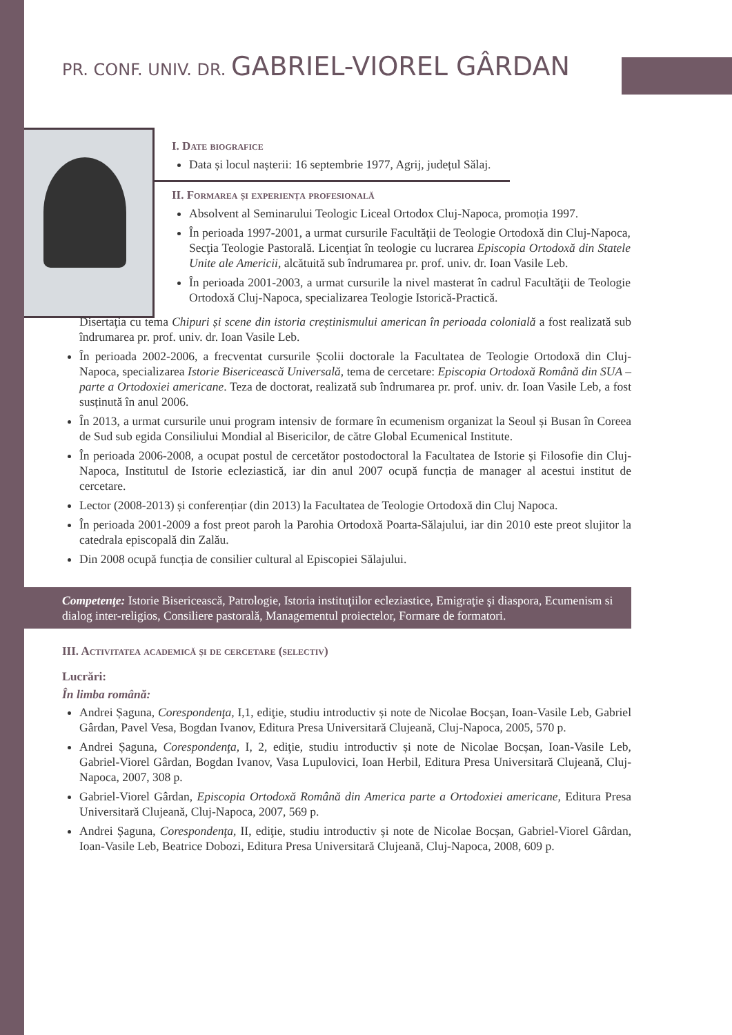PR. CONF. UNIV. DR. GABRIEL-VIOREL GÂRDAN
I. Date biografice
Data și locul nașterii: 16 septembrie 1977, Agrij, județul Sălaj.
II. Formarea și experiența profesională
Absolvent al Seminarului Teologic Liceal Ortodox Cluj-Napoca, promoția 1997.
În perioada 1997-2001, a urmat cursurile Facultăţii de Teologie Ortodoxă din Cluj-Napoca, Secţia Teologie Pastorală. Licenţiat în teologie cu lucrarea Episcopia Ortodoxă din Statele Unite ale Americii, alcătuită sub îndrumarea pr. prof. univ. dr. Ioan Vasile Leb.
În perioada 2001-2003, a urmat cursurile la nivel masterat în cadrul Facultăţii de Teologie Ortodoxă Cluj-Napoca, specializarea Teologie Istorică-Practică.
Disertaţia cu tema Chipuri și scene din istoria creștinismului american în perioada colonială a fost realizată sub îndrumarea pr. prof. univ. dr. Ioan Vasile Leb.
În perioada 2002-2006, a frecventat cursurile Școlii doctorale la Facultatea de Teologie Ortodoxă din Cluj-Napoca, specializarea Istorie Bisericească Universală, tema de cercetare: Episcopia Ortodoxă Română din SUA – parte a Ortodoxiei americane. Teza de doctorat, realizată sub îndrumarea pr. prof. univ. dr. Ioan Vasile Leb, a fost susținută în anul 2006.
În 2013, a urmat cursurile unui program intensiv de formare în ecumenism organizat la Seoul și Busan în Coreea de Sud sub egida Consiliului Mondial al Bisericilor, de către Global Ecumenical Institute.
În perioada 2006-2008, a ocupat postul de cercetător postodoctoral la Facultatea de Istorie și Filosofie din Cluj-Napoca, Institutul de Istorie ecleziastică, iar din anul 2007 ocupă funcția de manager al acestui institut de cercetare.
Lector (2008-2013) și conferențiar (din 2013) la Facultatea de Teologie Ortodoxă din Cluj Napoca.
În perioada 2001-2009 a fost preot paroh la Parohia Ortodoxă Poarta-Sălajului, iar din 2010 este preot slujitor la catedrala episcopală din Zalău.
Din 2008 ocupă funcția de consilier cultural al Episcopiei Sălajului.
Competenţe: Istorie Bisericească, Patrologie, Istoria instituţiilor ecleziastice, Emigraţie şi diaspora, Ecumenism si dialog inter-religios, Consiliere pastorală, Managementul proiectelor, Formare de formatori.
III. Activitatea academică și de cercetare (selectiv)
Lucrări:
În limba română:
Andrei Șaguna, Corespondenţa, I,1, ediţie, studiu introductiv și note de Nicolae Bocșan, Ioan-Vasile Leb, Gabriel Gârdan, Pavel Vesa, Bogdan Ivanov, Editura Presa Universitară Clujeană, Cluj-Napoca, 2005, 570 p.
Andrei Șaguna, Corespondenţa, I, 2, ediţie, studiu introductiv și note de Nicolae Bocșan, Ioan-Vasile Leb, Gabriel-Viorel Gârdan, Bogdan Ivanov, Vasa Lupulovici, Ioan Herbil, Editura Presa Universitară Clujeană, Cluj-Napoca, 2007, 308 p.
Gabriel-Viorel Gârdan, Episcopia Ortodoxă Română din America parte a Ortodoxiei americane, Editura Presa Universitară Clujeană, Cluj-Napoca, 2007, 569 p.
Andrei Șaguna, Corespondenţa, II, ediţie, studiu introductiv și note de Nicolae Bocșan, Gabriel-Viorel Gârdan, Ioan-Vasile Leb, Beatrice Dobozi, Editura Presa Universitară Clujeană, Cluj-Napoca, 2008, 609 p.